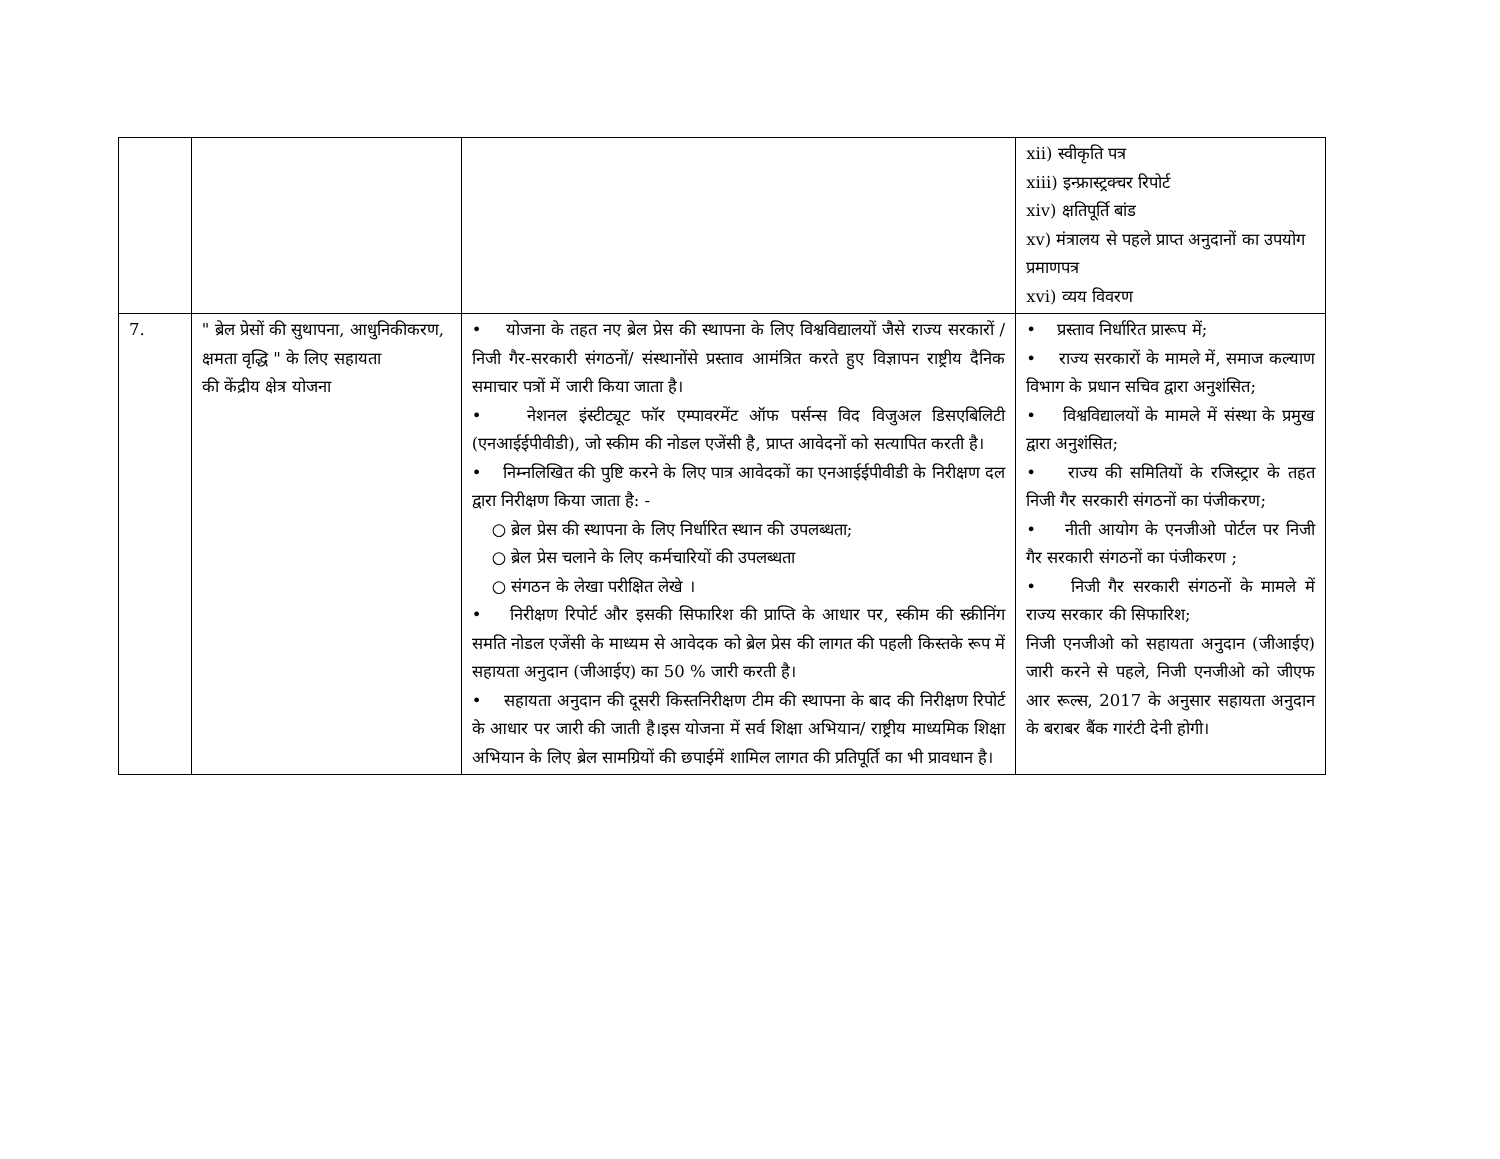| | | | xii) स्वीकृति पत्र xiii) इन्फ्रास्ट्रक्चर रिपोर्ट xiv) क्षतिपूर्ति बांड xv) मंत्रालय से पहले प्राप्त अनुदानों का उपयोग प्रमाणपत्र xvi) व्यय विवरण |
| 7. | " ब्रेल प्रेसों की सुथापना, आधुनिकीकरण, क्षमता वृद्धि " के लिए सहायता की केंद्रीय क्षेत्र योजना | • योजना के तहत नए ब्रेल प्रेस की स्थापना के लिए विश्वविद्यालयों जैसे राज्य सरकारों / निजी गैर-सरकारी संगठनों/ संस्थानोंसे प्रस्ताव आमंत्रित करते हुए विज्ञापन राष्ट्रीय दैनिक समाचार पत्रों में जारी किया जाता है। • नेशनल इंस्टीट्यूट फॉर एम्पावरमेंट ऑफ पर्सन्स विद विजुअल डिसएबिलिटी (एनआईईपीवीडी), जो स्कीम की नोडल एजेंसी है, प्राप्त आवेदनों को सत्यापित करती है। • निम्नलिखित की पुष्टि करने के लिए पात्र आवेदकों का एनआईईपीवीडी के निरीक्षण दल द्वारा निरीक्षण किया जाता है: - ○ ब्रेल प्रेस की स्थापना के लिए निर्धारित स्थान की उपलब्धता; ○ ब्रेल प्रेस चलाने के लिए कर्मचारियों की उपलब्धता ○ संगठन के लेखा परीक्षित लेखे । • निरीक्षण रिपोर्ट और इसकी सिफारिश की प्राप्ति के आधार पर, स्कीम की स्क्रीनिंग समति नोडल एजेंसी के माध्यम से आवेदक को ब्रेल प्रेस की लागत की पहली किस्तके रूप में सहायता अनुदान (जीआईए) का 50 % जारी करती है। • सहायता अनुदान की दूसरी किस्तनिरीक्षण टीम की स्थापना के बाद की निरीक्षण रिपोर्ट के आधार पर जारी की जाती है।इस योजना में सर्व शिक्षा अभियान/ राष्ट्रीय माध्यमिक शिक्षा अभियान के लिए ब्रेल सामग्रियों की छपाईमें शामिल लागत की प्रतिपूर्ति का भी प्रावधान है। | • प्रस्ताव निर्धारित प्रारूप में; • राज्य सरकारों के मामले में, समाज कल्याण विभाग के प्रधान सचिव द्वारा अनुशंसित; • विश्वविद्यालयों के मामले में संस्था के प्रमुख द्वारा अनुशंसित; • राज्य की समितियों के रजिस्ट्रार के तहत निजी गैर सरकारी संगठनों का पंजीकरण; • नीती आयोग के एनजीओ पोर्टल पर निजी गैर सरकारी संगठनों का पंजीकरण ; • निजी गैर सरकारी संगठनों के मामले में राज्य सरकार की सिफारिश; निजी एनजीओ को सहायता अनुदान (जीआईए) जारी करने से पहले, निजी एनजीओ को जीएफ आर रूल्स, 2017 के अनुसार सहायता अनुदान के बराबर बैंक गारंटी देनी होगी। |